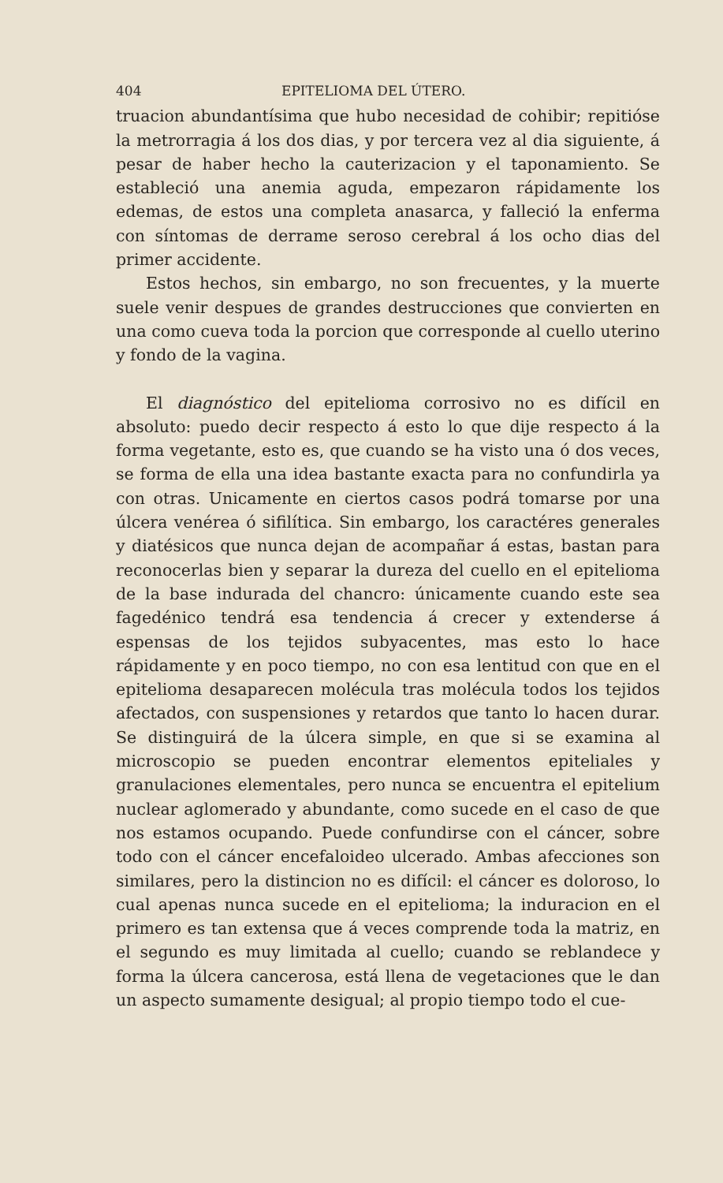404 EPITELIOMA DEL ÚTERO.
truacion abundantísima que hubo necesidad de cohibir; repitióse la metrorragia á los dos dias, y por tercera vez al dia siguiente, á pesar de haber hecho la cauterizacion y el taponamiento. Se estableció una anemia aguda, empezaron rápidamente los edemas, de estos una completa anasarca, y falleció la enferma con síntomas de derrame seroso cerebral á los ocho dias del primer accidente.
Estos hechos, sin embargo, no son frecuentes, y la muerte suele venir despues de grandes destrucciones que convierten en una como cueva toda la porcion que corresponde al cuello uterino y fondo de la vagina.
El diagnóstico del epitelioma corrosivo no es difícil en absoluto: puedo decir respecto á esto lo que dije respecto á la forma vegetante, esto es, que cuando se ha visto una ó dos veces, se forma de ella una idea bastante exacta para no confundirla ya con otras. Unicamente en ciertos casos podrá tomarse por una úlcera venérea ó sifilítica. Sin embargo, los caractéres generales y diatésicos que nunca dejan de acompañar á estas, bastan para reconocerlas bien y separar la dureza del cuello en el epitelioma de la base indurada del chancro: únicamente cuando este sea fagedénico tendrá esa tendencia á crecer y extenderse á espensas de los tejidos subyacentes, mas esto lo hace rápidamente y en poco tiempo, no con esa lentitud con que en el epitelioma desaparecen molécula tras molécula todos los tejidos afectados, con suspensiones y retardos que tanto lo hacen durar. Se distinguirá de la úlcera simple, en que si se examina al microscopio se pueden encontrar elementos epiteliales y granulaciones elementales, pero nunca se encuentra el epitelium nuclear aglomerado y abundante, como sucede en el caso de que nos estamos ocupando. Puede confundirse con el cáncer, sobre todo con el cáncer encefaloideo ulcerado. Ambas afecciones son similares, pero la distincion no es difícil: el cáncer es doloroso, lo cual apenas nunca sucede en el epitelioma; la induracion en el primero es tan extensa que á veces comprende toda la matriz, en el segundo es muy limitada al cuello; cuando se reblandece y forma la úlcera cancerosa, está llena de vegetaciones que le dan un aspecto sumamente desigual; al propio tiempo todo el cue-